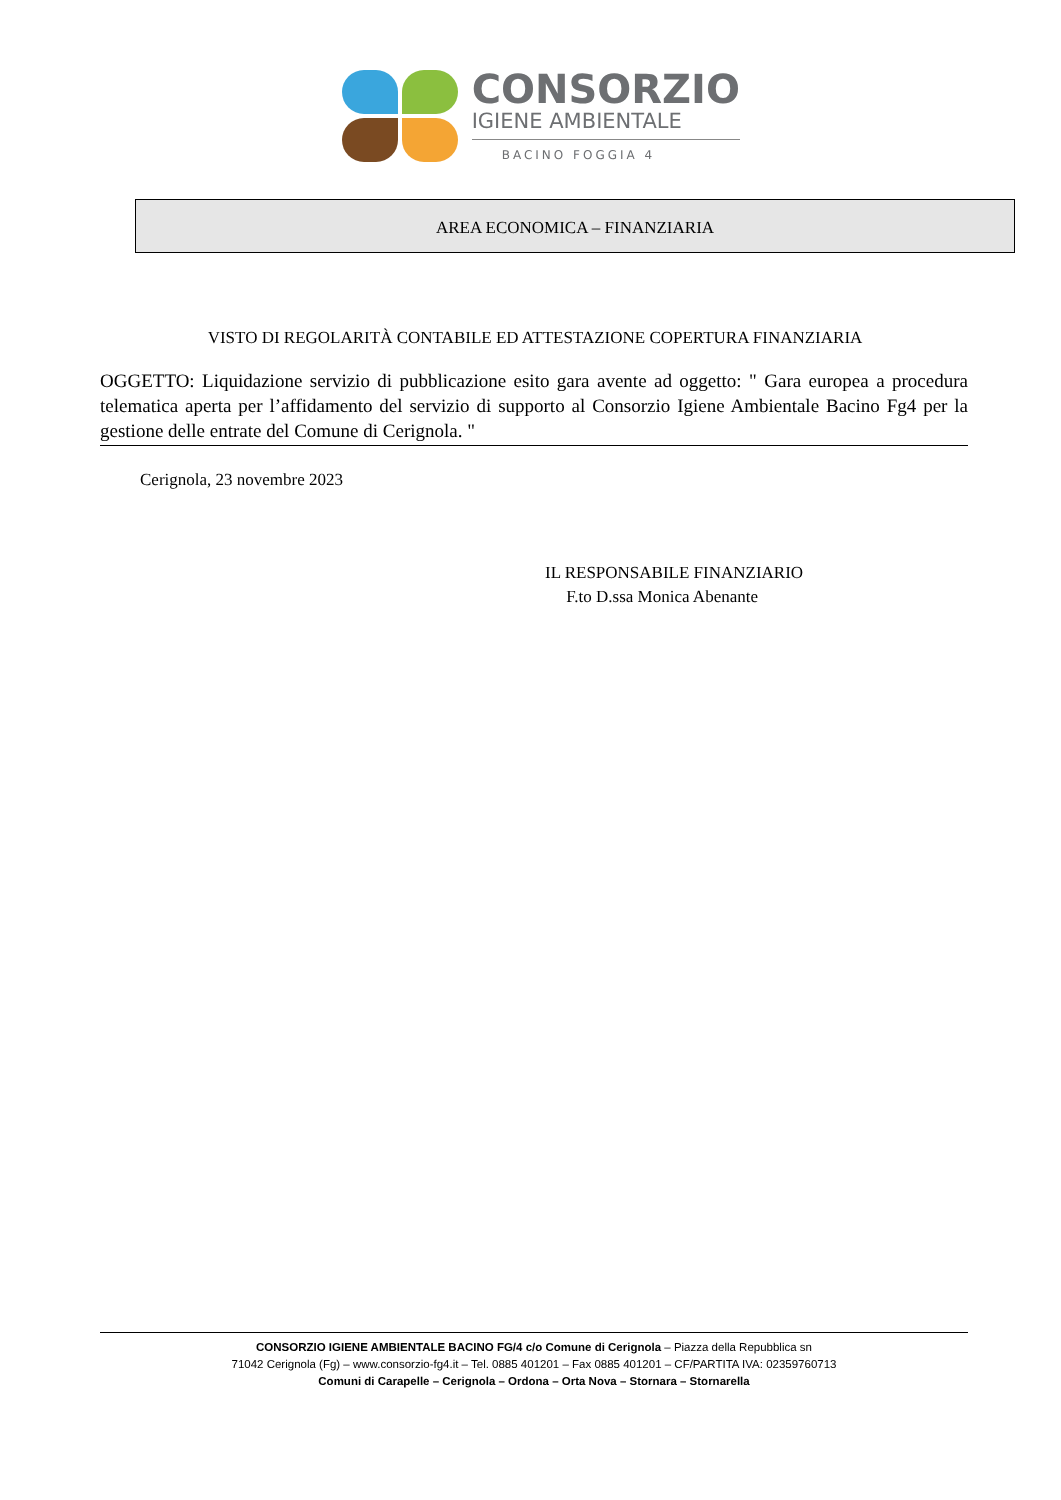CONSORZIO
IGIENE AMBIENTALE
BACINO FOGGIA 4
AREA ECONOMICA – FINANZIARIA
VISTO DI REGOLARITÀ CONTABILE ED ATTESTAZIONE COPERTURA FINANZIARIA
OGGETTO: Liquidazione servizio di pubblicazione esito gara avente ad oggetto: " Gara europea a procedura telematica aperta per l’affidamento del servizio di supporto al Consorzio Igiene Ambientale Bacino Fg4 per la gestione delle entrate del Comune di Cerignola. "
Cerignola, 23 novembre 2023
IL RESPONSABILE FINANZIARIO
F.to D.ssa Monica Abenante
CONSORZIO IGIENE AMBIENTALE BACINO FG/4 c/o Comune di Cerignola – Piazza della Repubblica sn
71042 Cerignola (Fg) – www.consorzio-fg4.it – Tel. 0885 401201 – Fax 0885 401201 – CF/PARTITA IVA: 02359760713
Comuni di Carapelle – Cerignola – Ordona – Orta Nova – Stornara – Stornarella